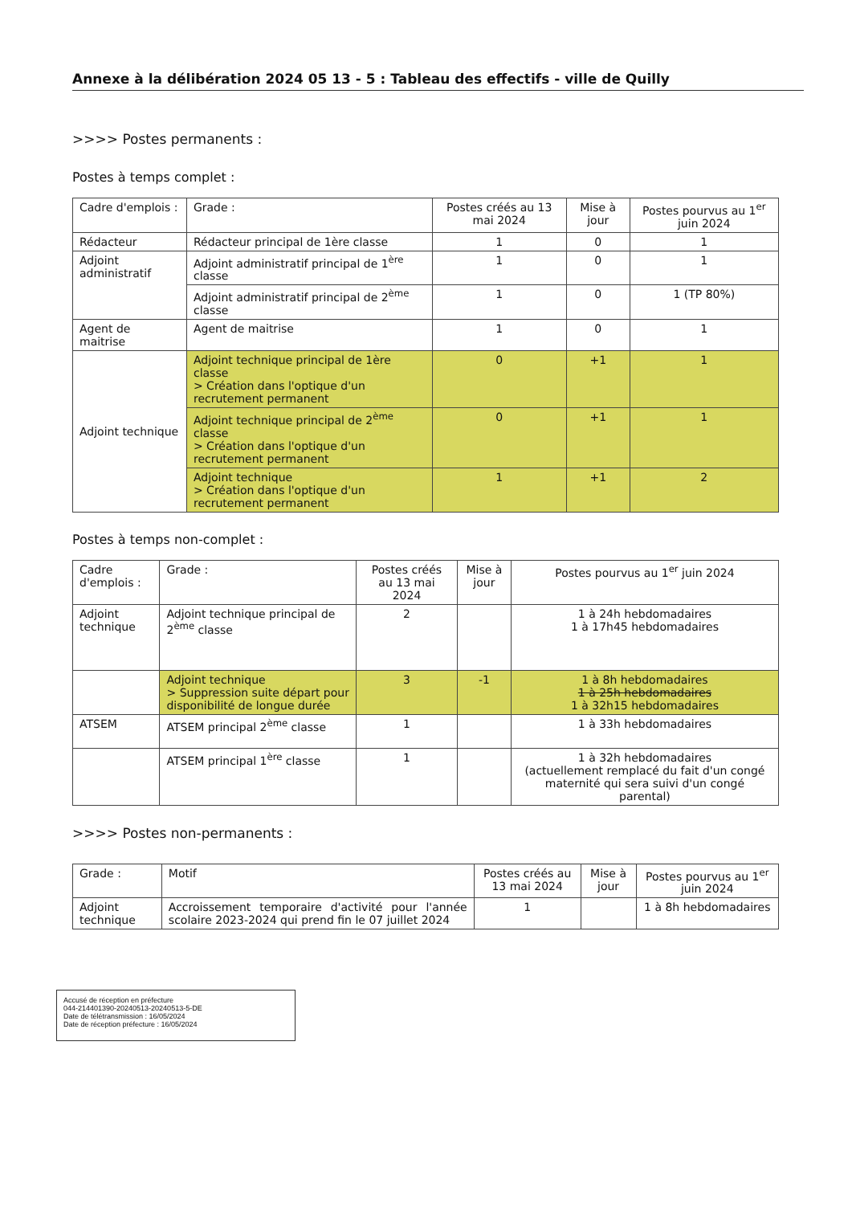Annexe à la délibération 2024 05 13 - 5 : Tableau des effectifs - ville de Quilly
>>>> Postes permanents :
Postes à temps complet :
| Cadre d'emplois : | Grade : | Postes créés au 13 mai 2024 | Mise à jour | Postes pourvus au 1<sup>er</sup> juin 2024 |
| --- | --- | --- | --- | --- |
| Rédacteur | Rédacteur principal de 1ère classe | 1 | 0 | 1 |
| Adjoint administratif | Adjoint administratif principal de 1<sup>ère</sup> classe | 1 | 0 | 1 |
| | Adjoint administratif principal de 2<sup>ème</sup> classe | 1 | 0 | 1 (TP 80%) |
| Agent de maitrise | Agent de maitrise | 1 | 0 | 1 |
| Adjoint technique | Adjoint technique principal de 1ère classe > Création dans l'optique d'un recrutement permanent | 0 | +1 | 1 |
| | Adjoint technique principal de 2<sup>ème</sup> classe > Création dans l'optique d'un recrutement permanent | 0 | +1 | 1 |
| | Adjoint technique > Création dans l'optique d'un recrutement permanent | 1 | +1 | 2 |
Postes à temps non-complet :
| Cadre d'emplois : | Grade : | Postes créés au 13 mai 2024 | Mise à jour | Postes pourvus au 1<sup>er</sup> juin 2024 |
| --- | --- | --- | --- | --- |
| Adjoint technique | Adjoint technique principal de 2<sup>ème</sup> classe | 2 | | 1 à 24h hebdomadaires 1 à 17h45 hebdomadaires |
| | Adjoint technique > Suppression suite départ pour disponibilité de longue durée | 3 | -1 | 1 à 8h hebdomadaires 1 à 25h hebdomadaires 1 à 32h15 hebdomadaires |
| ATSEM | ATSEM principal 2<sup>ème</sup> classe | 1 | | 1 à 33h hebdomadaires |
| | ATSEM principal 1<sup>ère</sup> classe | 1 | | 1 à 32h hebdomadaires (actuellement remplacé du fait d'un congé maternité qui sera suivi d'un congé parental) |
>>>> Postes non-permanents :
| Grade : | Motif | Postes créés au 13 mai 2024 | Mise à jour | Postes pourvus au 1<sup>er</sup> juin 2024 |
| --- | --- | --- | --- | --- |
| Adjoint technique | Accroissement temporaire d'activité pour l'année scolaire 2023-2024 qui prend fin le 07 juillet 2024 | 1 | | 1 à 8h hebdomadaires |
Accusé de réception en préfecture
044-214401390-20240513-20240513-5-DE
Date de télétransmission : 16/05/2024
Date de réception préfecture : 16/05/2024